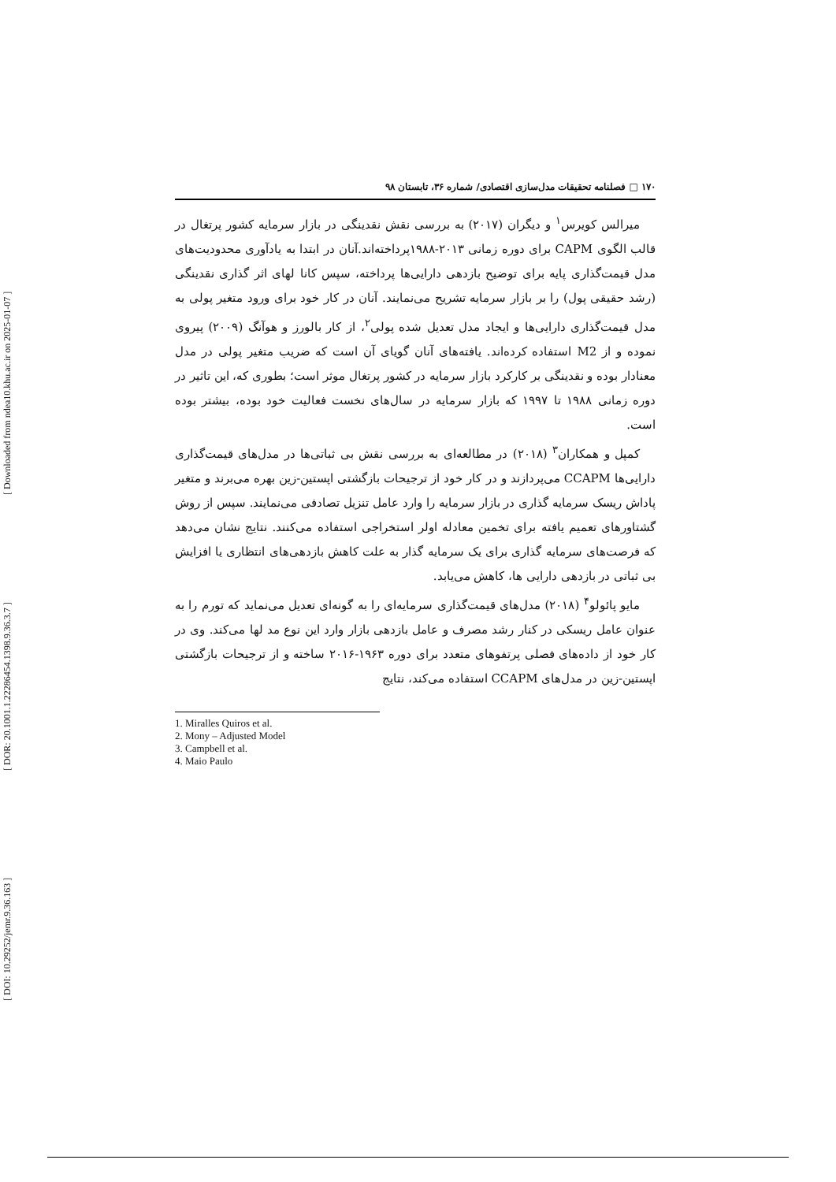[ DOI: 10.29252/jemr.9.36.163 ] [ DOR: 20.1001.1.22286454.1398.9.36.3.7 ] [ Downloaded from ndea10.khu.ac.ir on 2025-01-07 ]
۱۷۰ □ فصلنامه تحقیقات مدل‌سازی اقتصادی/ شماره ۳۶، تابستان ۹۸
میرالس کویرس<sup>۱</sup> و دیگران (۲۰۱۷) به بررسی نقش نقدینگی در بازار سرمایه کشور پرتغال در قالب الگوی CAPM برای دوره زمانی ۲۰۱۳-۱۹۸۸پرداخته‌اند.آنان در ابتدا به یادآوری محدودیت‌های مدل قیمت‌گذاری پایه برای توضیح بازدهی دارایی‌ها پرداخته، سپس کانا لهای اثر گذاری نقدینگی (رشد حقیقی پول) را بر بازار سرمایه تشریح می‌نمایند. آنان در کار خود برای ورود متغیر پولی به مدل قیمت‌گذاری دارایی‌ها و ایجاد مدل تعدیل شده پولی<sup>۲</sup>، از کار بالورز و هوآنگ (۲۰۰۹) پیروی نموده و از M2 استفاده کرده‌اند. یافته‌های آنان گویای آن است که ضریب متغیر پولی در مدل معنادار بوده و نقدینگی بر کارکرد بازار سرمایه در کشور پرتغال موثر است؛ بطوری که، این تاثیر در دوره زمانی ۱۹۸۸ تا ۱۹۹۷ که بازار سرمایه در سال‌های نخست فعالیت خود بوده، بیشتر بوده است.
کمپل و همکاران<sup>۳</sup> (۲۰۱۸) در مطالعه‌ای به بررسی نقش بی ثباتی‌ها در مدل‌های قیمت‌گذاری دارایی‌ها CCAPM می‌پردازند و در کار خود از ترجیحات بازگشتی اپستین-زین بهره می‌برند و متغیر پاداش ریسک سرمایه گذاری در بازار سرمایه را وارد عامل تنزیل تصادفی می‌نمایند. سپس از روش گشتاورهای تعمیم یافته برای تخمین معادله اولر استخراجی استفاده می‌کنند. نتایج نشان می‌دهد که فرصت‌های سرمایه گذاری برای یک سرمایه گذار به علت کاهش بازدهی‌های انتظاری یا افزایش بی ثباتی در بازدهی دارایی ها، کاهش می‌یابد.
مایو پائولو<sup>۴</sup> (۲۰۱۸) مدل‌های قیمت‌گذاری سرمایه‌ای را به گونه‌ای تعدیل می‌نماید که تورم را به عنوان عامل ریسکی در کنار رشد مصرف و عامل بازدهی بازار وارد این نوع مد لها می‌کند. وی در کار خود از داده‌های فصلی پرتفوهای متعدد برای دوره ۱۹۶۳-۲۰۱۶ ساخته و از ترجیحات بازگشتی اپستین-زین در مدل‌های CCAPM استفاده می‌کند، نتایج
1. Miralles Quiros et al.
2. Mony – Adjusted Model
3. Campbell et al.
4. Maio Paulo